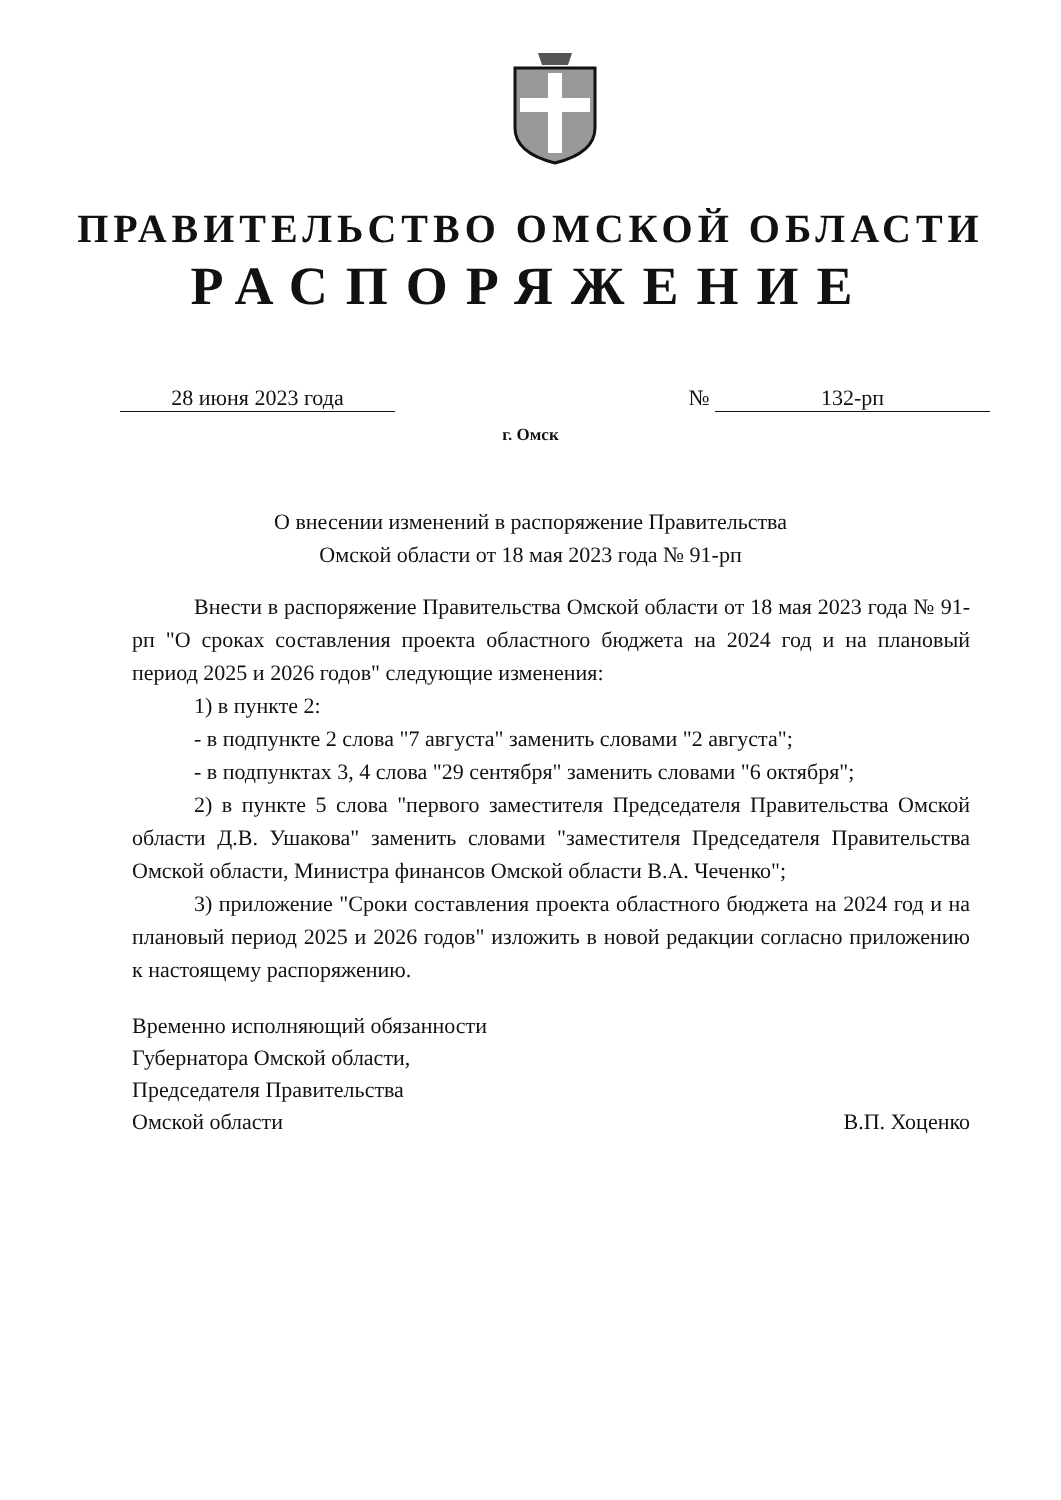ПРАВИТЕЛЬСТВО ОМСКОЙ ОБЛАСТИ
РАСПОРЯЖЕНИЕ
28 июня 2023 года № 132-рп
г. Омск
О внесении изменений в распоряжение Правительства
Омской области от 18 мая 2023 года № 91-рп
Внести в распоряжение Правительства Омской области от 18 мая 2023 года № 91-рп "О сроках составления проекта областного бюджета на 2024 год и на плановый период 2025 и 2026 годов" следующие изменения:
1) в пункте 2:
- в подпункте 2 слова "7 августа" заменить словами "2 августа";
- в подпунктах 3, 4 слова "29 сентября" заменить словами "6 октября";
2) в пункте 5 слова "первого заместителя Председателя Правительства Омской области Д.В. Ушакова" заменить словами "заместителя Председателя Правительства Омской области, Министра финансов Омской области В.А. Чеченко";
3) приложение "Сроки составления проекта областного бюджета на 2024 год и на плановый период 2025 и 2026 годов" изложить в новой редакции согласно приложению к настоящему распоряжению.
Временно исполняющий обязанности
Губернатора Омской области,
Председателя Правительства
Омской области
В.П. Хоценко